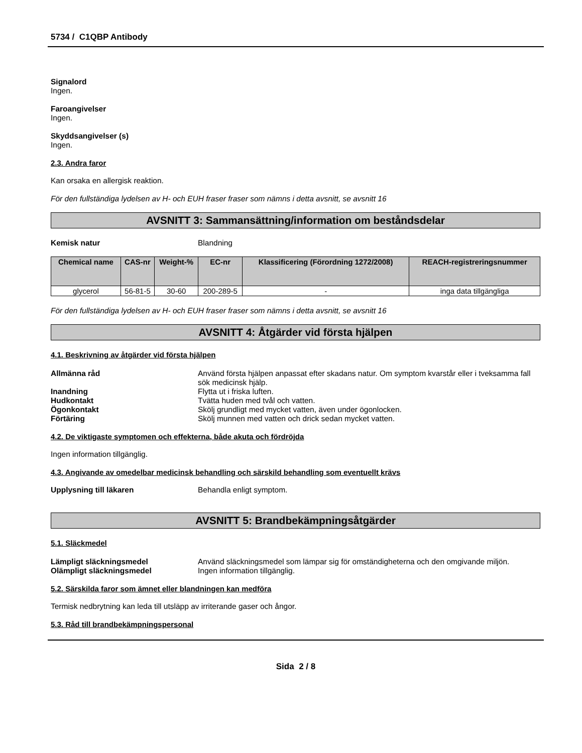5734 / C1QBP Antibody
Signalord
Ingen.
Faroangivelser
Ingen.
Skyddsangivelser (s)
Ingen.
2.3. Andra faror
Kan orsaka en allergisk reaktion.
För den fullständiga lydelsen av H- och EUH fraser fraser som nämns i detta avsnitt, se avsnitt 16
AVSNITT 3: Sammansättning/information om beståndsdelar
Kemisk natur Blandning
| Chemical name | CAS-nr | Weight-% | EC-nr | Klassificering (Förordning 1272/2008) | REACH-registreringsnummer |
| --- | --- | --- | --- | --- | --- |
| glycerol | 56-81-5 | 30-60 | 200-289-5 | - | inga data tillgängliga |
För den fullständiga lydelsen av H- och EUH fraser fraser som nämns i detta avsnitt, se avsnitt 16
AVSNITT 4: Åtgärder vid första hjälpen
4.1. Beskrivning av åtgärder vid första hjälpen
Allmänna råd Använd första hjälpen anpassat efter skadans natur. Om symptom kvarstår eller i tveksamma fall sök medicinsk hjälp.
Inandning Flytta ut i friska luften.
Hudkontakt Tvätta huden med tvål och vatten.
Ögonkontakt Skölj grundligt med mycket vatten, även under ögonlocken.
Förtäring Skölj munnen med vatten och drick sedan mycket vatten.
4.2. De viktigaste symptomen och effekterna, både akuta och fördröjda
Ingen information tillgänglig.
4.3. Angivande av omedelbar medicinsk behandling och särskild behandling som eventuellt krävs
Upplysning till läkaren Behandla enligt symptom.
AVSNITT 5: Brandbekämpningsåtgärder
5.1. Släckmedel
Lämpligt släckningsmedel Använd släckningsmedel som lämpar sig för omständigheterna och den omgivande miljön.
Olämpligt släckningsmedel Ingen information tillgänglig.
5.2. Särskilda faror som ämnet eller blandningen kan medföra
Termisk nedbrytning kan leda till utsläpp av irriterande gaser och ångor.
5.3. Råd till brandbekämpningspersonal
Sida 2 / 8